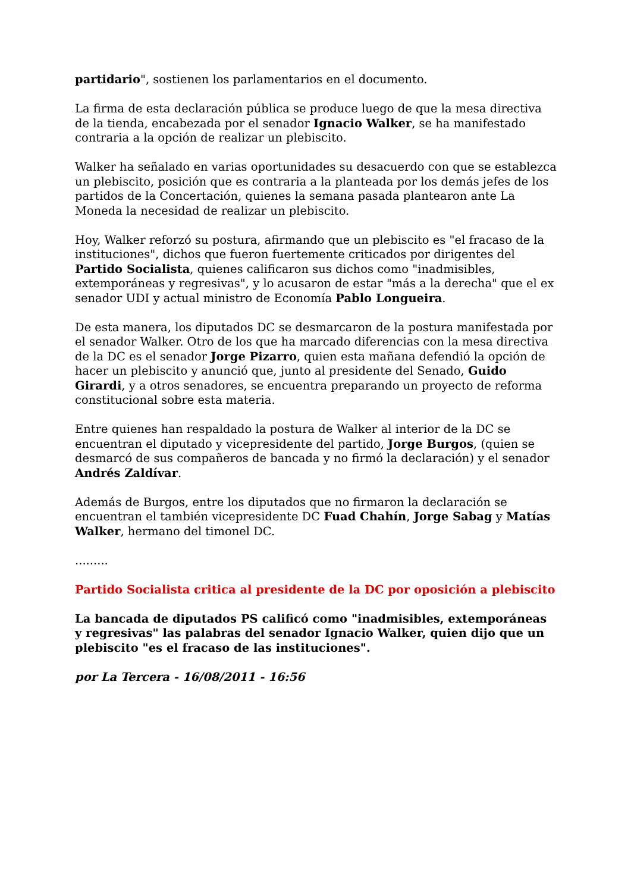partidario", sostienen los parlamentarios en el documento.
La firma de esta declaración pública se produce luego de que la mesa directiva de la tienda, encabezada por el senador Ignacio Walker, se ha manifestado contraria a la opción de realizar un plebiscito.
Walker ha señalado en varias oportunidades su desacuerdo con que se establezca un plebiscito, posición que es contraria a la planteada por los demás jefes de los partidos de la Concertación, quienes la semana pasada plantearon ante La Moneda la necesidad de realizar un plebiscito.
Hoy, Walker reforzó su postura, afirmando que un plebiscito es "el fracaso de la instituciones", dichos que fueron fuertemente criticados por dirigentes del Partido Socialista, quienes calificaron sus dichos como "inadmisibles, extemporáneas y regresivas", y lo acusaron de estar "más a la derecha" que el ex senador UDI y actual ministro de Economía Pablo Longueira.
De esta manera, los diputados DC se desmarcaron de la postura manifestada por el senador Walker. Otro de los que ha marcado diferencias con la mesa directiva de la DC es el senador Jorge Pizarro, quien esta mañana defendió la opción de hacer un plebiscito y anunció que, junto al presidente del Senado, Guido Girardi, y a otros senadores, se encuentra preparando un proyecto de reforma constitucional sobre esta materia.
Entre quienes han respaldado la postura de Walker al interior de la DC se encuentran el diputado y vicepresidente del partido, Jorge Burgos, (quien se desmarcó de sus compañeros de bancada y no firmó la declaración) y el senador Andrés Zaldívar.
Además de Burgos, entre los diputados que no firmaron la declaración se encuentran el también vicepresidente DC Fuad Chahín, Jorge Sabag y Matías Walker, hermano del timonel DC.
.........
Partido Socialista critica al presidente de la DC por oposición a plebiscito
La bancada de diputados PS calificó como "inadmisibles, extemporáneas y regresivas" las palabras del senador Ignacio Walker, quien dijo que un plebiscito "es el fracaso de las instituciones".
por La Tercera - 16/08/2011 - 16:56